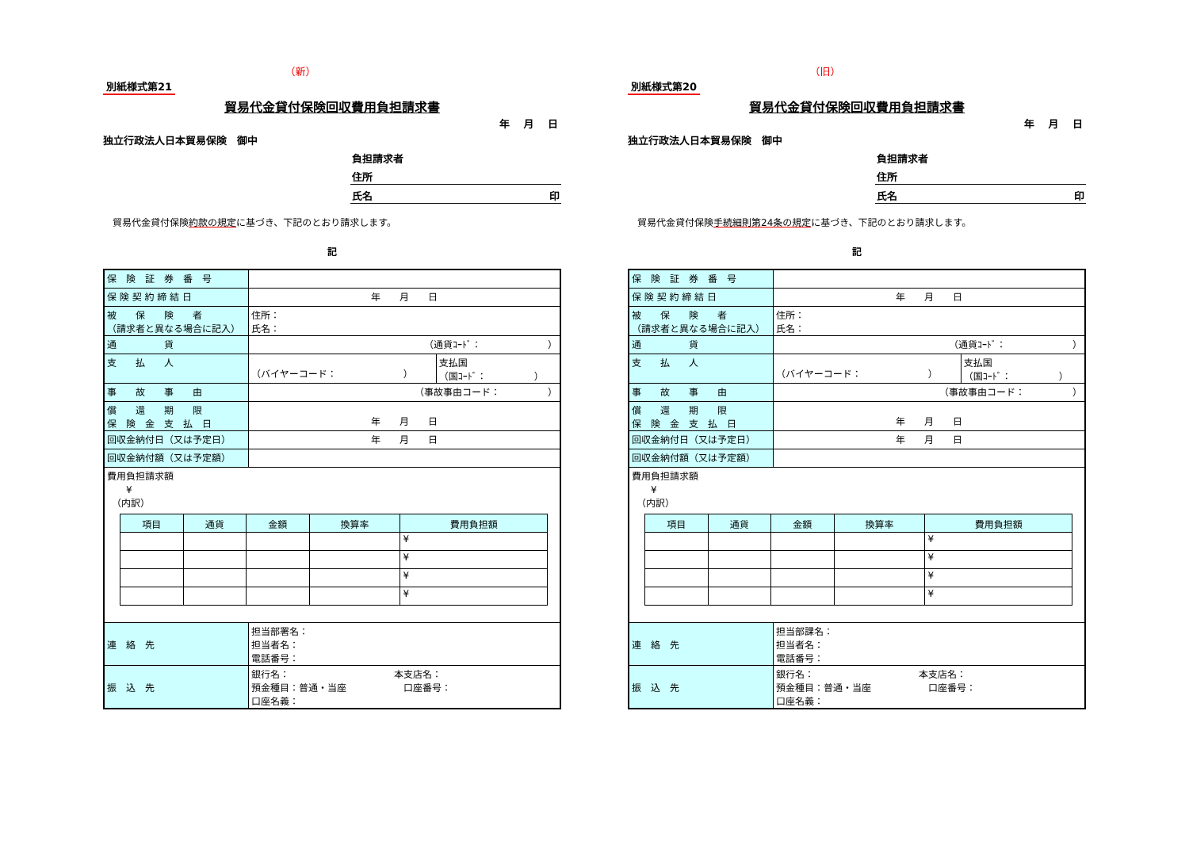（新）
別紙様式第21
貿易代金貸付保険回収費用負担請求書
年　 月　 日
独立行政法人日本貿易保険　御中
負担請求者
住所
氏名 印
貿易代金貸付保険約款の規定に基づき、下記のとおり請求します。
記
| 保 険 証 券 番 号 | | |
| 保 険 契 約 締 結 日 | 年 月 日 | |
| 被 保 険 者 （請求者と異なる場合に記入） | 住所： 氏名： | |
| 通 貨 | （通貨ｺｰﾄﾞ： ） | |
| 支 払 人 | （バイヤーコード： ） | 支払国 （国ｺｰﾄﾞ： ） |
| 事 故 事 由 | （事故事由コード： ） | |
| 償 還 期 限 保 険 金 支 払 日 | 年 月 日 | |
| 回収金納付日（又は予定日） | 年 月 日 | |
| 回収金納付額（又は予定額） | | |
| 費用負担請求額 ¥ （内訳） / 項目 / 通貨 / 金額 / 換算率 / 費用負担額 / / --- / --- / --- / --- / --- / / / / / / ¥ / / / / / / ¥ / / / / / / ¥ / / / / / / ¥ / | | |
| 連 絡 先 | 担当部署名： 担当者名： 電話番号： | |
| 振 込 先 | 銀行名： 本支店名： 預金種目：普通・当座 口座番号： 口座名義： | |
（旧）
別紙様式第20
貿易代金貸付保険回収費用負担請求書
年　 月　 日
独立行政法人日本貿易保険　御中
負担請求者
住所
氏名 印
貿易代金貸付保険手続細則第24条の規定に基づき、下記のとおり請求します。
記
| 保 険 証 券 番 号 | | |
| 保 険 契 約 締 結 日 | 年 月 日 | |
| 被 保 険 者 （請求者と異なる場合に記入） | 住所： 氏名： | |
| 通 貨 | （通貨ｺｰﾄﾞ： ） | |
| 支 払 人 | （バイヤーコード： ） | 支払国 （国ｺｰﾄﾞ： ） |
| 事 故 事 由 | （事故事由コード： ） | |
| 償 還 期 限 保 険 金 支 払 日 | 年 月 日 | |
| 回収金納付日（又は予定日） | 年 月 日 | |
| 回収金納付額（又は予定額） | | |
| 費用負担請求額 ¥ （内訳） / 項目 / 通貨 / 金額 / 換算率 / 費用負担額 / / --- / --- / --- / --- / --- / / / / / / ¥ / / / / / / ¥ / / / / / / ¥ / / / / / / ¥ / | | |
| 連 絡 先 | 担当部課名： 担当者名： 電話番号： | |
| 振 込 先 | 銀行名： 本支店名： 預金種目：普通・当座 口座番号： 口座名義： | |